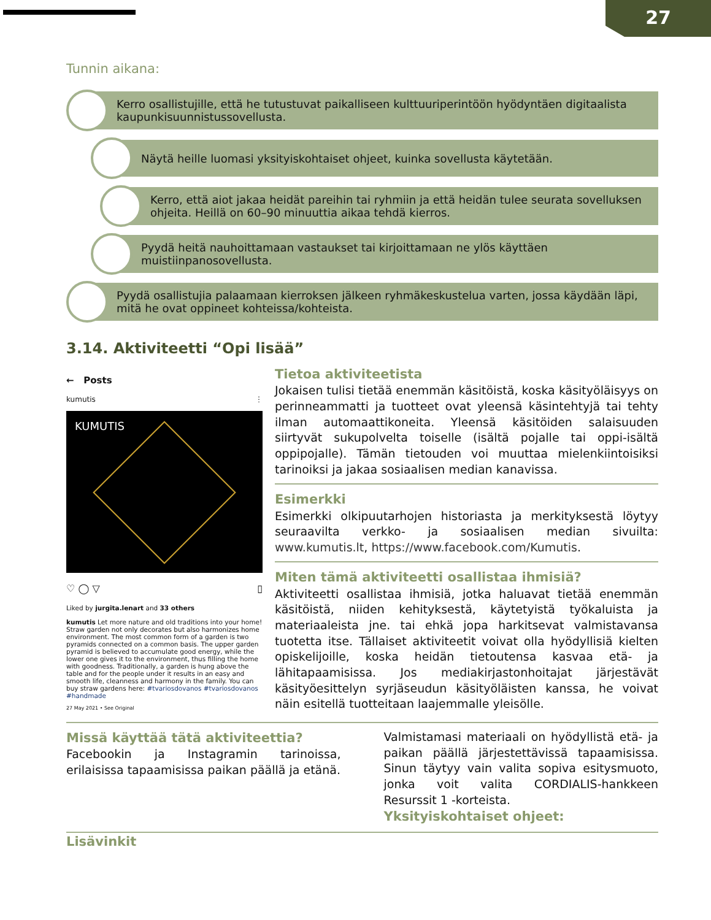27
Tunnin aikana:
Kerro osallistujille, että he tutustuvat paikalliseen kulttuuriperintöön hyödyntäen digitaalista kaupunkisuunnistussovellusta.
Näytä heille luomasi yksityiskohtaiset ohjeet, kuinka sovellusta käytetään.
Kerro, että aiot jakaa heidät pareihin tai ryhmiin ja että heidän tulee seurata sovelluksen ohjeita. Heillä on 60–90 minuuttia aikaa tehdä kierros.
Pyydä heitä nauhoittamaan vastaukset tai kirjoittamaan ne ylös käyttäen muistiinpanosovellusta.
Pyydä osallistujia palaamaan kierroksen jälkeen ryhmäkeskustelua varten, jossa käydään läpi, mitä he ovat oppineet kohteissa/kohteista.
3.14. Aktiviteetti “Opi lisää”
← Posts
kumutis ⋮
KUMUTIS
♡ ◯ ▽ ▯
Liked by jurgita.lenart and 33 others
kumutis Let more nature and old traditions into your home! Straw garden not only decorates but also harmonizes home environment. The most common form of a garden is two pyramids connected on a common basis. The upper garden pyramid is believed to accumulate good energy, while the lower one gives it to the environment, thus filling the home with goodness. Traditionally, a garden is hung above the table and for the people under it results in an easy and smooth life, cleanness and harmony in the family. You can buy straw gardens here: #tvariosdovanos #tvariosdovanos #handmade
27 May 2021 • See Original
Tietoa aktiviteetista
Jokaisen tulisi tietää enemmän käsitöistä, koska käsityöläisyys on perinneammatti ja tuotteet ovat yleensä käsintehtyjä tai tehty ilman automaattikoneita. Yleensä käsitöiden salaisuuden siirtyvät sukupolvelta toiselle (isältä pojalle tai oppi-isältä oppipojalle). Tämän tietouden voi muuttaa mielenkiintoisiksi tarinoiksi ja jakaa sosiaalisen median kanavissa.
Esimerkki
Esimerkki olkipuutarhojen historiasta ja merkityksestä löytyy seuraavilta verkko- ja sosiaalisen median sivuilta: www.kumutis.lt, https://www.facebook.com/Kumutis.
Miten tämä aktiviteetti osallistaa ihmisiä?
Aktiviteetti osallistaa ihmisiä, jotka haluavat tietää enemmän käsitöistä, niiden kehityksestä, käytetyistä työkaluista ja materiaaleista jne. tai ehkä jopa harkitsevat valmistavansa tuotetta itse. Tällaiset aktiviteetit voivat olla hyödyllisiä kielten opiskelijoille, koska heidän tietoutensa kasvaa etä- ja lähitapaamisissa. Jos mediakirjastonhoitajat järjestävät käsityöesittelyn syrjäseudun käsityöläisten kanssa, he voivat näin esitellä tuotteitaan laajemmalle yleisölle.
Missä käyttää tätä aktiviteettia?
Facebookin ja Instagramin tarinoissa, erilaisissa tapaamisissa paikan päällä ja etänä.
Valmistamasi materiaali on hyödyllistä etä- ja paikan päällä järjestettävissä tapaamisissa. Sinun täytyy vain valita sopiva esitysmuoto, jonka voit valita CORDIALIS-hankkeen Resurssit 1 -korteista.
Yksityiskohtaiset ohjeet:
Lisävinkit